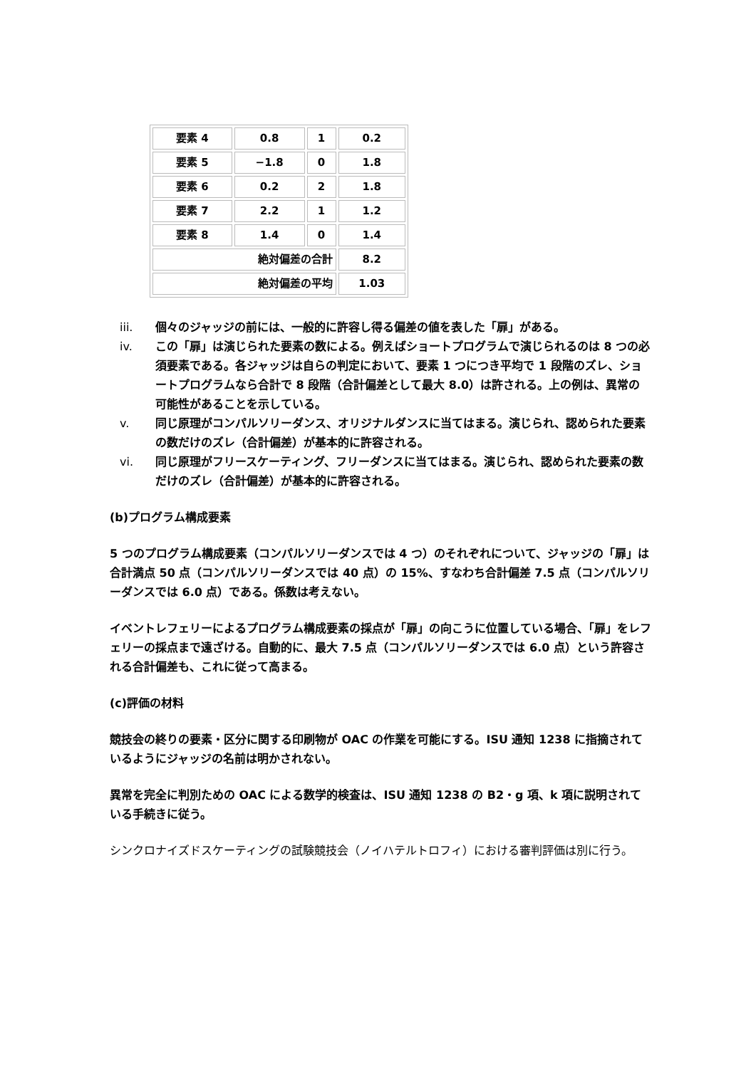| 要素 4 | 0.8 | 1 | 0.2 |
| 要素 5 | −1.8 | 0 | 1.8 |
| 要素 6 | 0.2 | 2 | 1.8 |
| 要素 7 | 2.2 | 1 | 1.2 |
| 要素 8 | 1.4 | 0 | 1.4 |
| 絶対偏差の合計 | | | 8.2 |
| 絶対偏差の平均 | | | 1.03 |
iii. 個々のジャッジの前には、一般的に許容し得る偏差の値を表した「扉」がある。
iv. この「扉」は演じられた要素の数による。例えばショートプログラムで演じられるのは 8 つの必須要素である。各ジャッジは自らの判定において、要素 1 つにつき平均で 1 段階のズレ、ショートプログラムなら合計で 8 段階（合計偏差として最大 8.0）は許される。上の例は、異常の可能性があることを示している。
v. 同じ原理がコンパルソリーダンス、オリジナルダンスに当てはまる。演じられ、認められた要素の数だけのズレ（合計偏差）が基本的に許容される。
vi. 同じ原理がフリースケーティング、フリーダンスに当てはまる。演じられ、認められた要素の数だけのズレ（合計偏差）が基本的に許容される。
(b)プログラム構成要素
5 つのプログラム構成要素（コンパルソリーダンスでは 4 つ）のそれぞれについて、ジャッジの「扉」は合計満点 50 点（コンパルソリーダンスでは 40 点）の 15%、すなわち合計偏差 7.5 点（コンパルソリーダンスでは 6.0 点）である。係数は考えない。
イベントレフェリーによるプログラム構成要素の採点が「扉」の向こうに位置している場合、「扉」をレフェリーの採点まで遠ざける。自動的に、最大 7.5 点（コンパルソリーダンスでは 6.0 点）という許容される合計偏差も、これに従って高まる。
(c)評価の材料
競技会の終りの要素・区分に関する印刷物が OAC の作業を可能にする。ISU 通知 1238 に指摘されているようにジャッジの名前は明かされない。
異常を完全に判別ための OAC による数学的検査は、ISU 通知 1238 の B2・g 項、k 項に説明されている手続きに従う。
シンクロナイズドスケーティングの試験競技会（ノイハテルトロフィ）における審判評価は別に行う。